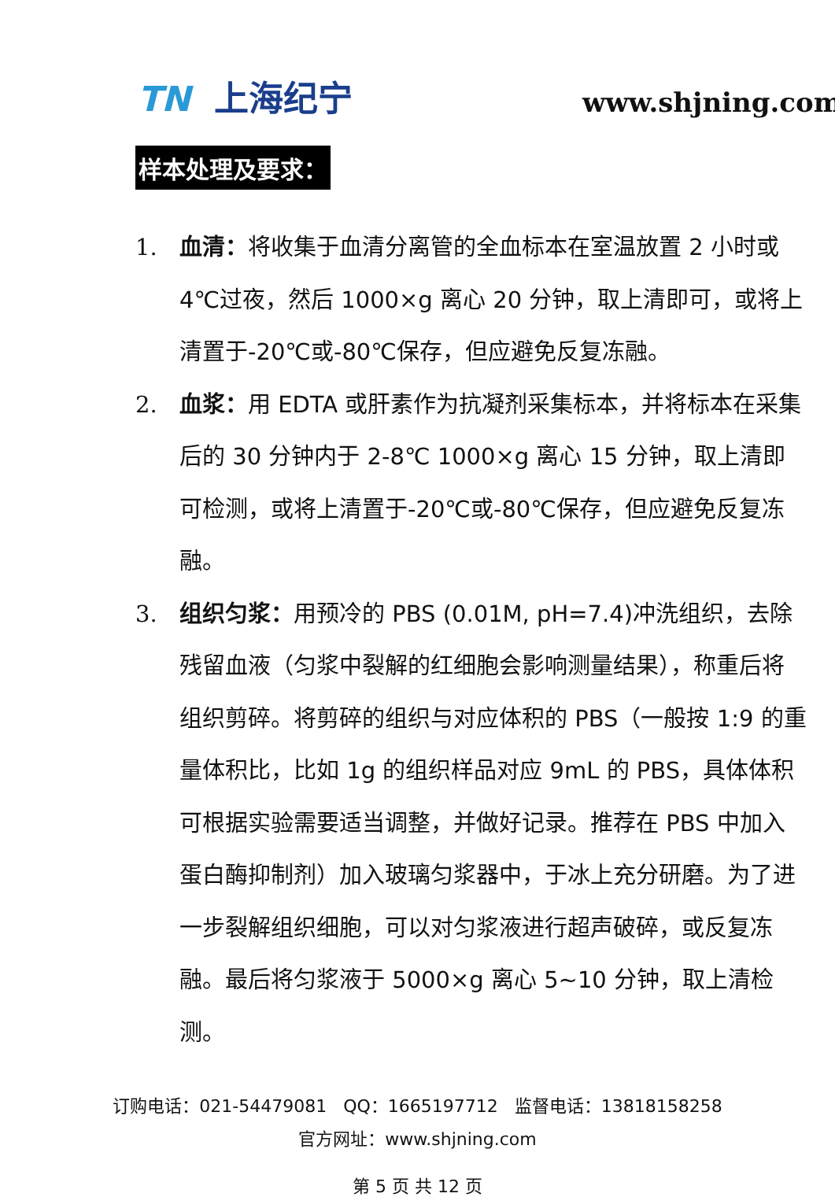TN 上海纪宁 www.shjning.com
样本处理及要求：
1. 血清：将收集于血清分离管的全血标本在室温放置 2 小时或 4℃过夜，然后 1000×g 离心 20 分钟，取上清即可，或将上清置于-20℃或-80℃保存，但应避免反复冻融。
2. 血浆：用 EDTA 或肝素作为抗凝剂采集标本，并将标本在采集后的 30 分钟内于 2-8℃ 1000×g 离心 15 分钟，取上清即可检测，或将上清置于-20℃或-80℃保存，但应避免反复冻融。
3. 组织匀浆：用预冷的 PBS (0.01M, pH=7.4)冲洗组织，去除残留血液（匀浆中裂解的红细胞会影响测量结果），称重后将组织剪碎。将剪碎的组织与对应体积的 PBS（一般按 1:9 的重量体积比，比如 1g 的组织样品对应 9mL 的 PBS，具体体积可根据实验需要适当调整，并做好记录。推荐在 PBS 中加入蛋白酶抑制剂）加入玻璃匀浆器中，于冰上充分研磨。为了进一步裂解组织细胞，可以对匀浆液进行超声破碎，或反复冻融。最后将匀浆液于 5000×g 离心 5~10 分钟，取上清检测。
订购电话：021-54479081 QQ：1665197712 监督电话：13818158258
官方网址：www.shjning.com
第 5 页 共 12 页